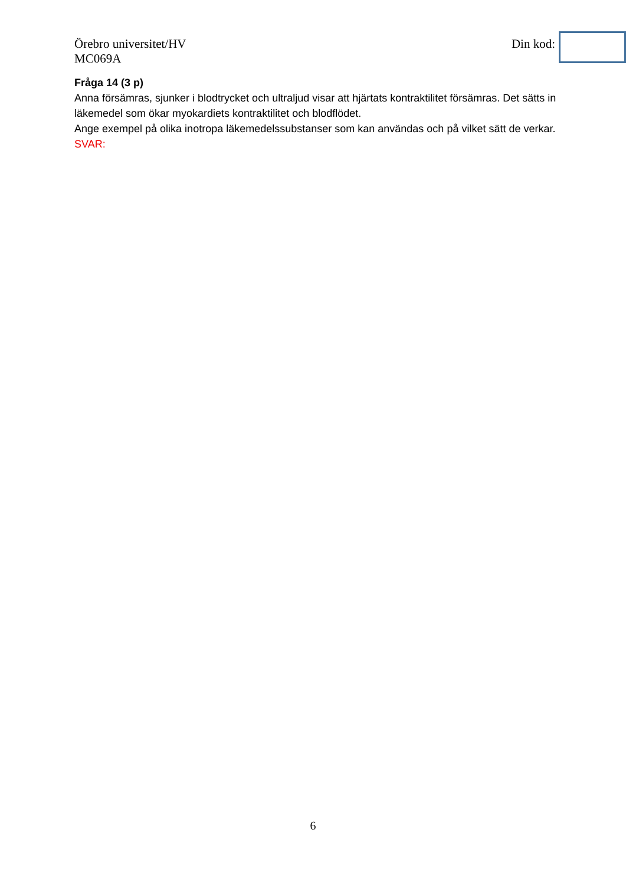Örebro universitet/HV
MC069A
Din kod:
Fråga 14 (3 p)
Anna försämras, sjunker i blodtrycket och ultraljud visar att hjärtats kontraktilitet försämras. Det sätts in läkemedel som ökar myokardiets kontraktilitet och blodflödet.
Ange exempel på olika inotropa läkemedelssubstanser som kan användas och på vilket sätt de verkar.
SVAR:
6